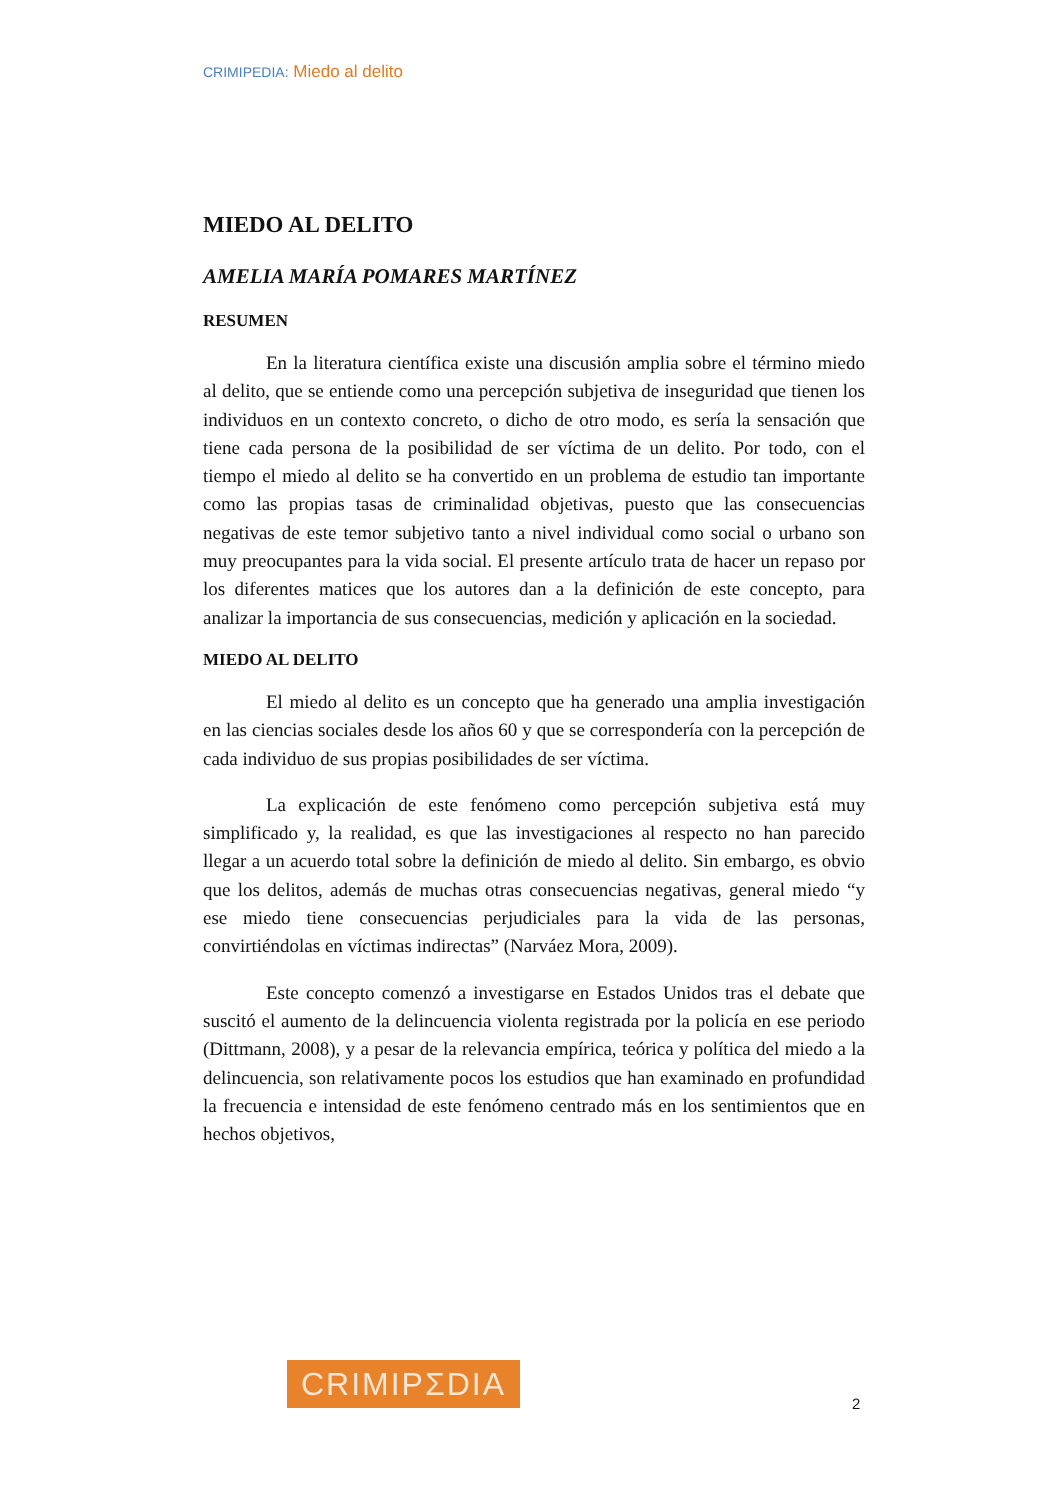CRIMIPEDIA: Miedo al delito
MIEDO AL DELITO
AMELIA MARÍA POMARES MARTÍNEZ
RESUMEN
En la literatura científica existe una discusión amplia sobre el término miedo al delito, que se entiende como una percepción subjetiva de inseguridad que tienen los individuos en un contexto concreto, o dicho de otro modo, es sería la sensación que tiene cada persona de la posibilidad de ser víctima de un delito. Por todo, con el tiempo el miedo al delito se ha convertido en un problema de estudio tan importante como las propias tasas de criminalidad objetivas, puesto que las consecuencias negativas de este temor subjetivo tanto a nivel individual como social o urbano son muy preocupantes para la vida social. El presente artículo trata de hacer un repaso por los diferentes matices que los autores dan a la definición de este concepto, para analizar la importancia de sus consecuencias, medición y aplicación en la sociedad.
MIEDO AL DELITO
El miedo al delito es un concepto que ha generado una amplia investigación en las ciencias sociales desde los años 60 y que se correspondería con la percepción de cada individuo de sus propias posibilidades de ser víctima.
La explicación de este fenómeno como percepción subjetiva está muy simplificado y, la realidad, es que las investigaciones al respecto no han parecido llegar a un acuerdo total sobre la definición de miedo al delito. Sin embargo, es obvio que los delitos, además de muchas otras consecuencias negativas, general miedo “y ese miedo tiene consecuencias perjudiciales para la vida de las personas, convirtiéndolas en víctimas indirectas” (Narváez Mora, 2009).
Este concepto comenzó a investigarse en Estados Unidos tras el debate que suscitó el aumento de la delincuencia violenta registrada por la policía en ese periodo (Dittmann, 2008), y a pesar de la relevancia empírica, teórica y política del miedo a la delincuencia, son relativamente pocos los estudios que han examinado en profundidad la frecuencia e intensidad de este fenómeno centrado más en los sentimientos que en hechos objetivos,
CRIMIPΣDIA
2